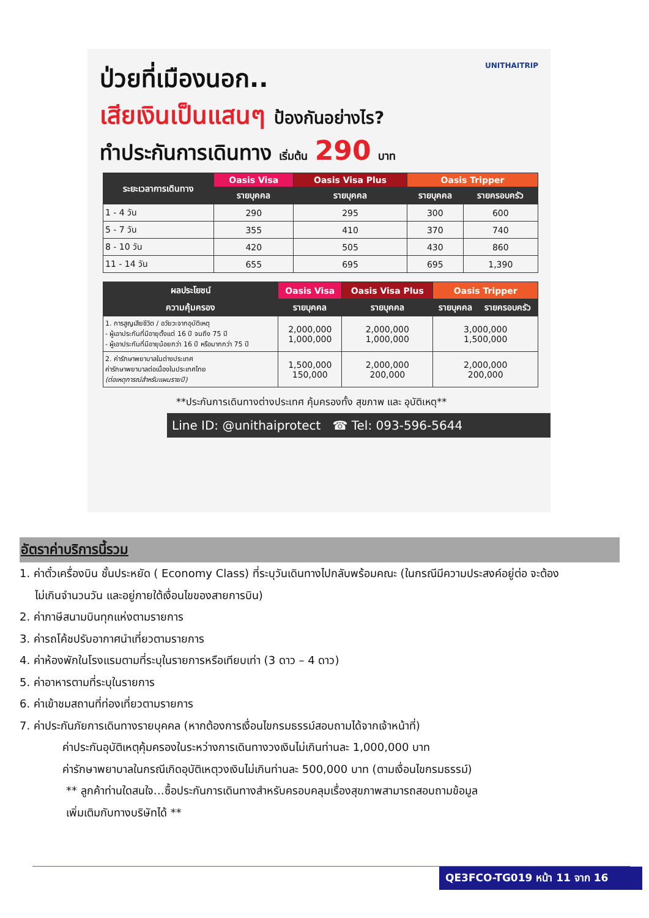ป่วยที่เมืองนอก.. UNITHAITRIP
เสียเงินเป็นแสนๆ ป้องกันอย่างไร?
ทำประกันการเดินทาง เริ่มต้น 290 บาท
| ระยะเวลาการเดินทาง | Oasis Visa | Oasis Visa Plus | Oasis Tripper | |
| --- | --- | --- | --- | --- |
| | รายบุคคล | รายบุคคล | รายบุคคล | รายครอบครัว |
| 1 - 4 วัน | 290 | 295 | 300 | 600 |
| 5 - 7 วัน | 355 | 410 | 370 | 740 |
| 8 - 10 วัน | 420 | 505 | 430 | 860 |
| 11 - 14 วัน | 655 | 695 | 695 | 1,390 |
| ผลประโยชน์ | Oasis Visa | Oasis Visa Plus | Oasis Tripper | |
| --- | --- | --- | --- | --- |
| ความคุ้มครอง | รายบุคคล | รายบุคคล | รายบุคคล | รายครอบครัว |
| 1. การสูญเสียชีวิต / อวัยวะจากอุบัติเหตุ - ผู้เอาประกันที่มีอายุตั้งแต่ 16 ปี จนถึง 75 ปี - ผู้เอาประกันที่มีอายุน้อยกว่า 16 ปี หรือมากกว่า 75 ปี | 2,000,000 1,000,000 | 2,000,000 1,000,000 | 3,000,000 1,500,000 | |
| 2. ค่ารักษาพยาบาลในต่างประเทศ ค่ารักษาพยาบาลต่อเนื่องในประเทศไทย (ต่อเหตุการณ์สำหรับแผนรายปี) | 1,500,000 150,000 | 2,000,000 200,000 | 2,000,000 200,000 | |
**ประกันการเดินทางต่างประเทศ คุ้มครองทั้ง สุขภาพ และ อุบัติเหตุ**
Line ID: @unithaiprotect ☎ Tel: 093-596-5644
อัตราค่าบริการนี้รวม
1. ค่าตั๋วเครื่องบิน ชั้นประหยัด ( Economy Class) ที่ระบุวันเดินทางไปกลับพร้อมคณะ (ในกรณีมีความประสงค์อยู่ต่อ จะต้อง
ไม่เกินจำนวนวัน และอยู่ภายใต้เงื่อนไขของสายการบิน)
2. ค่าภาษีสนามบินทุกแห่งตามรายการ
3. ค่ารถโค้ชปรับอากาศนำเที่ยวตามรายการ
4. ค่าห้องพักในโรงแรมตามที่ระบุในรายการหรือเทียบเท่า (3 ดาว – 4 ดาว)
5. ค่าอาหารตามที่ระบุในรายการ
6. ค่าเข้าชมสถานที่ท่องเที่ยวตามรายการ
7. ค่าประกันภัยการเดินทางรายบุคคล (หากต้องการเงื่อนไขกรมธรรม์สอบถามได้จากเจ้าหน้าที่)
ค่าประกันอุบัติเหตุคุ้มครองในระหว่างการเดินทางวงเงินไม่เกินท่านละ 1,000,000 บาท
ค่ารักษาพยาบาลในกรณีเกิดอุบัติเหตุวงเงินไม่เกินท่านละ 500,000 บาท (ตามเงื่อนไขกรมธรรม์)
** ลูกค้าท่านใดสนใจ…ซื้อประกันการเดินทางสำหรับครอบคลุมเรื่องสุขภาพสามารถสอบถามข้อมูล
เพิ่มเติมกับทางบริษัทได้ **
QE3FCO-TG019 หน้า 11 จาก 16